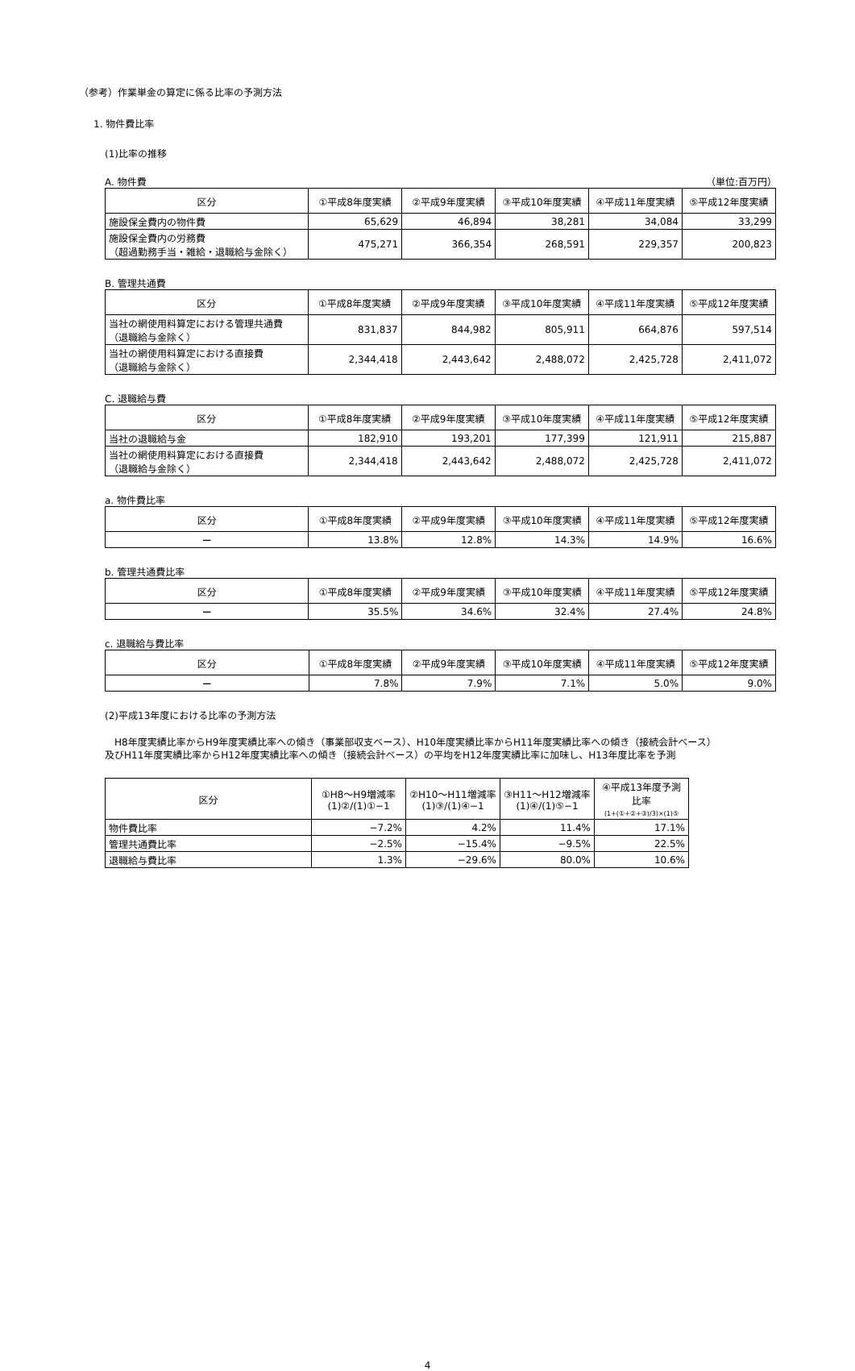（参考）作業単金の算定に係る比率の予測方法
1. 物件費比率
(1)比率の推移
A. 物件費 （単位:百万円）
| 区分 | ①平成8年度実績 | ②平成9年度実績 | ③平成10年度実績 | ④平成11年度実績 | ⑤平成12年度実績 |
| --- | --- | --- | --- | --- | --- |
| 施設保全費内の物件費 | 65,629 | 46,894 | 38,281 | 34,084 | 33,299 |
| 施設保全費内の労務費 （超過勤務手当・雑給・退職給与金除く） | 475,271 | 366,354 | 268,591 | 229,357 | 200,823 |
B. 管理共通費
| 区分 | ①平成8年度実績 | ②平成9年度実績 | ③平成10年度実績 | ④平成11年度実績 | ⑤平成12年度実績 |
| --- | --- | --- | --- | --- | --- |
| 当社の網使用料算定における管理共通費 （退職給与金除く） | 831,837 | 844,982 | 805,911 | 664,876 | 597,514 |
| 当社の網使用料算定における直接費 （退職給与金除く） | 2,344,418 | 2,443,642 | 2,488,072 | 2,425,728 | 2,411,072 |
C. 退職給与費
| 区分 | ①平成8年度実績 | ②平成9年度実績 | ③平成10年度実績 | ④平成11年度実績 | ⑤平成12年度実績 |
| --- | --- | --- | --- | --- | --- |
| 当社の退職給与金 | 182,910 | 193,201 | 177,399 | 121,911 | 215,887 |
| 当社の網使用料算定における直接費 （退職給与金除く） | 2,344,418 | 2,443,642 | 2,488,072 | 2,425,728 | 2,411,072 |
a. 物件費比率
| 区分 | ①平成8年度実績 | ②平成9年度実績 | ③平成10年度実績 | ④平成11年度実績 | ⑤平成12年度実績 |
| --- | --- | --- | --- | --- | --- |
| ー | 13.8% | 12.8% | 14.3% | 14.9% | 16.6% |
b. 管理共通費比率
| 区分 | ①平成8年度実績 | ②平成9年度実績 | ③平成10年度実績 | ④平成11年度実績 | ⑤平成12年度実績 |
| --- | --- | --- | --- | --- | --- |
| ー | 35.5% | 34.6% | 32.4% | 27.4% | 24.8% |
c. 退職給与費比率
| 区分 | ①平成8年度実績 | ②平成9年度実績 | ③平成10年度実績 | ④平成11年度実績 | ⑤平成12年度実績 |
| --- | --- | --- | --- | --- | --- |
| ー | 7.8% | 7.9% | 7.1% | 5.0% | 9.0% |
(2)平成13年度における比率の予測方法
　H8年度実績比率からH9年度実績比率への傾き（事業部収支ベース）、H10年度実績比率からH11年度実績比率への傾き（接続会計ベース）
及びH11年度実績比率からH12年度実績比率への傾き（接続会計ベース）の平均をH12年度実績比率に加味し、H13年度比率を予測
| 区分 | ①H8～H9増減率 (1)②/(1)①−1 | ②H10～H11増減率 (1)③/(1)④−1 | ③H11～H12増減率 (1)④/(1)⑤−1 | ④平成13年度予測 比率 (1+(①+②+③)/3)×(1)⑤ |
| --- | --- | --- | --- | --- |
| 物件費比率 | −7.2% | 4.2% | 11.4% | 17.1% |
| 管理共通費比率 | −2.5% | −15.4% | −9.5% | 22.5% |
| 退職給与費比率 | 1.3% | −29.6% | 80.0% | 10.6% |
4